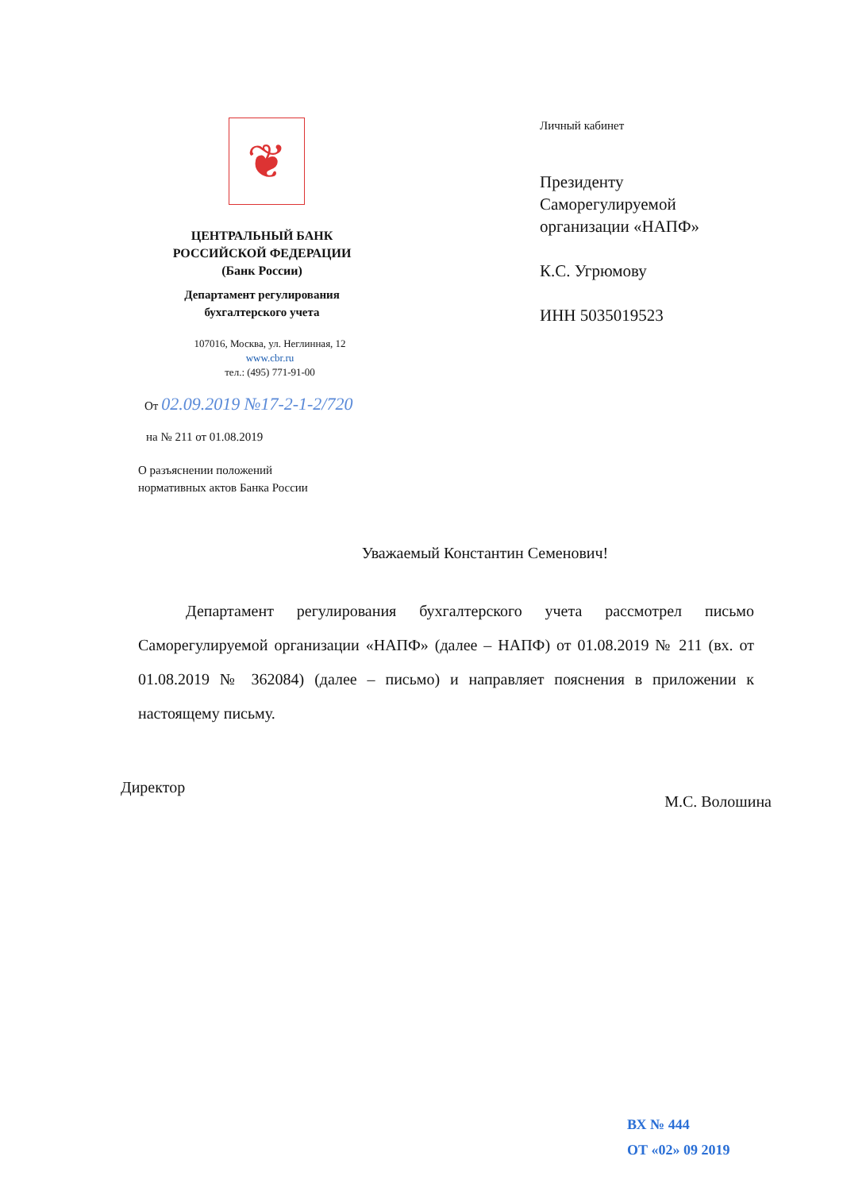❦
ЦЕНТРАЛЬНЫЙ БАНК
РОССИЙСКОЙ ФЕДЕРАЦИИ
(Банк России)
Департамент регулирования
бухгалтерского учета
107016, Москва, ул. Неглинная, 12
www.cbr.ru
тел.: (495) 771-91-00
От 02.09.2019 №17-2-1-2/720
на № 211 от 01.08.2019
О разъяснении положений
нормативных актов Банка России
Личный кабинет
Президенту
Саморегулируемой
организации «НАПФ»
К.С. Угрюмову
ИНН 5035019523
Уважаемый Константин Семенович!
Департамент регулирования бухгалтерского учета рассмотрел письмо Саморегулируемой организации «НАПФ» (далее – НАПФ) от 01.08.2019 № 211 (вх. от 01.08.2019 № 362084) (далее – письмо) и направляет пояснения в приложении к настоящему письму.
Директор М.С. Волошина
ВХ № 444
ОТ «02» 09 2019